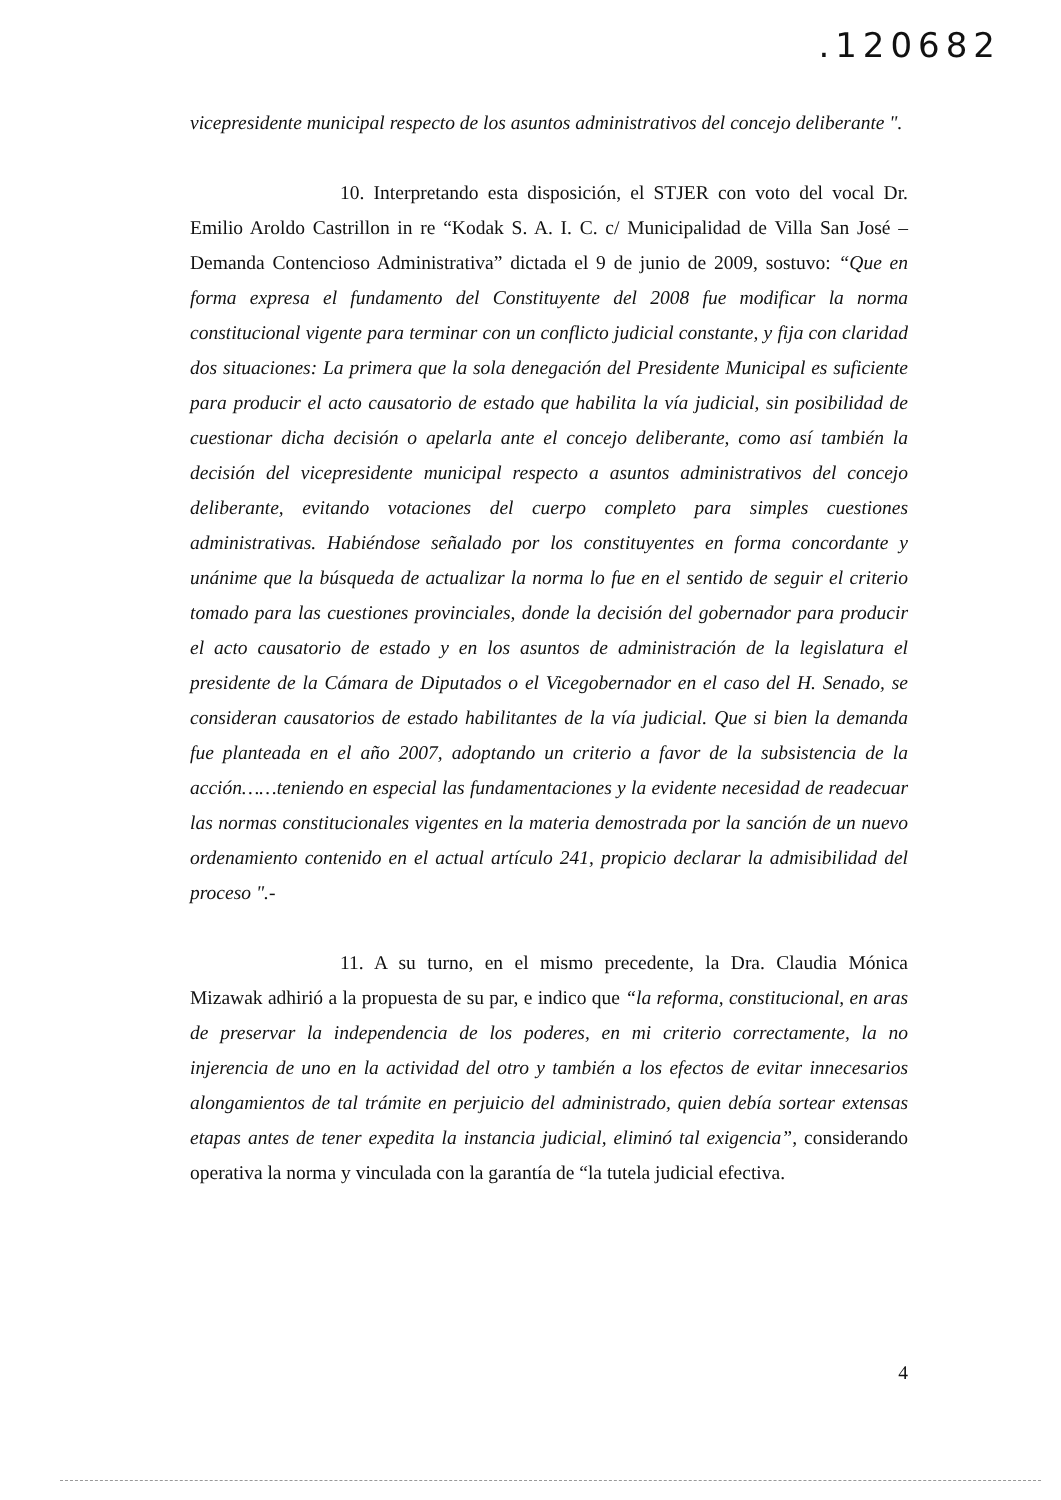.120682
vicepresidente municipal respecto de los asuntos administrativos del concejo deliberante ".
10. Interpretando esta disposición, el STJER con voto del vocal Dr. Emilio Aroldo Castrillon in re “Kodak S. A. I. C. c/ Municipalidad de Villa San José – Demanda Contencioso Administrativa” dictada el 9 de junio de 2009, sostuvo: “Que en forma expresa el fundamento del Constituyente del 2008 fue modificar la norma constitucional vigente para terminar con un conflicto judicial constante, y fija con claridad dos situaciones: La primera que la sola denegación del Presidente Municipal es suficiente para producir el acto causatorio de estado que habilita la vía judicial, sin posibilidad de cuestionar dicha decisión o apelarla ante el concejo deliberante, como así también la decisión del vicepresidente municipal respecto a asuntos administrativos del concejo deliberante, evitando votaciones del cuerpo completo para simples cuestiones administrativas. Habiéndose señalado por los constituyentes en forma concordante y unánime que la búsqueda de actualizar la norma lo fue en el sentido de seguir el criterio tomado para las cuestiones provinciales, donde la decisión del gobernador para producir el acto causatorio de estado y en los asuntos de administración de la legislatura el presidente de la Cámara de Diputados o el Vicegobernador en el caso del H. Senado, se consideran causatorios de estado habilitantes de la vía judicial. Que si bien la demanda fue planteada en el año 2007, adoptando un criterio a favor de la subsistencia de la acción……teniendo en especial las fundamentaciones y la evidente necesidad de readecuar las normas constitucionales vigentes en la materia demostrada por la sanción de un nuevo ordenamiento contenido en el actual artículo 241, propicio declarar la admisibilidad del proceso ".-
11. A su turno, en el mismo precedente, la Dra. Claudia Mónica Mizawak adhirió a la propuesta de su par, e indico que “la reforma, constitucional, en aras de preservar la independencia de los poderes, en mi criterio correctamente, la no injerencia de uno en la actividad del otro y también a los efectos de evitar innecesarios alongamientos de tal trámite en perjuicio del administrado, quien debía sortear extensas etapas antes de tener expedita la instancia judicial, eliminó tal exigencia”, considerando operativa la norma y vinculada con la garantía de “la tutela judicial efectiva.
4